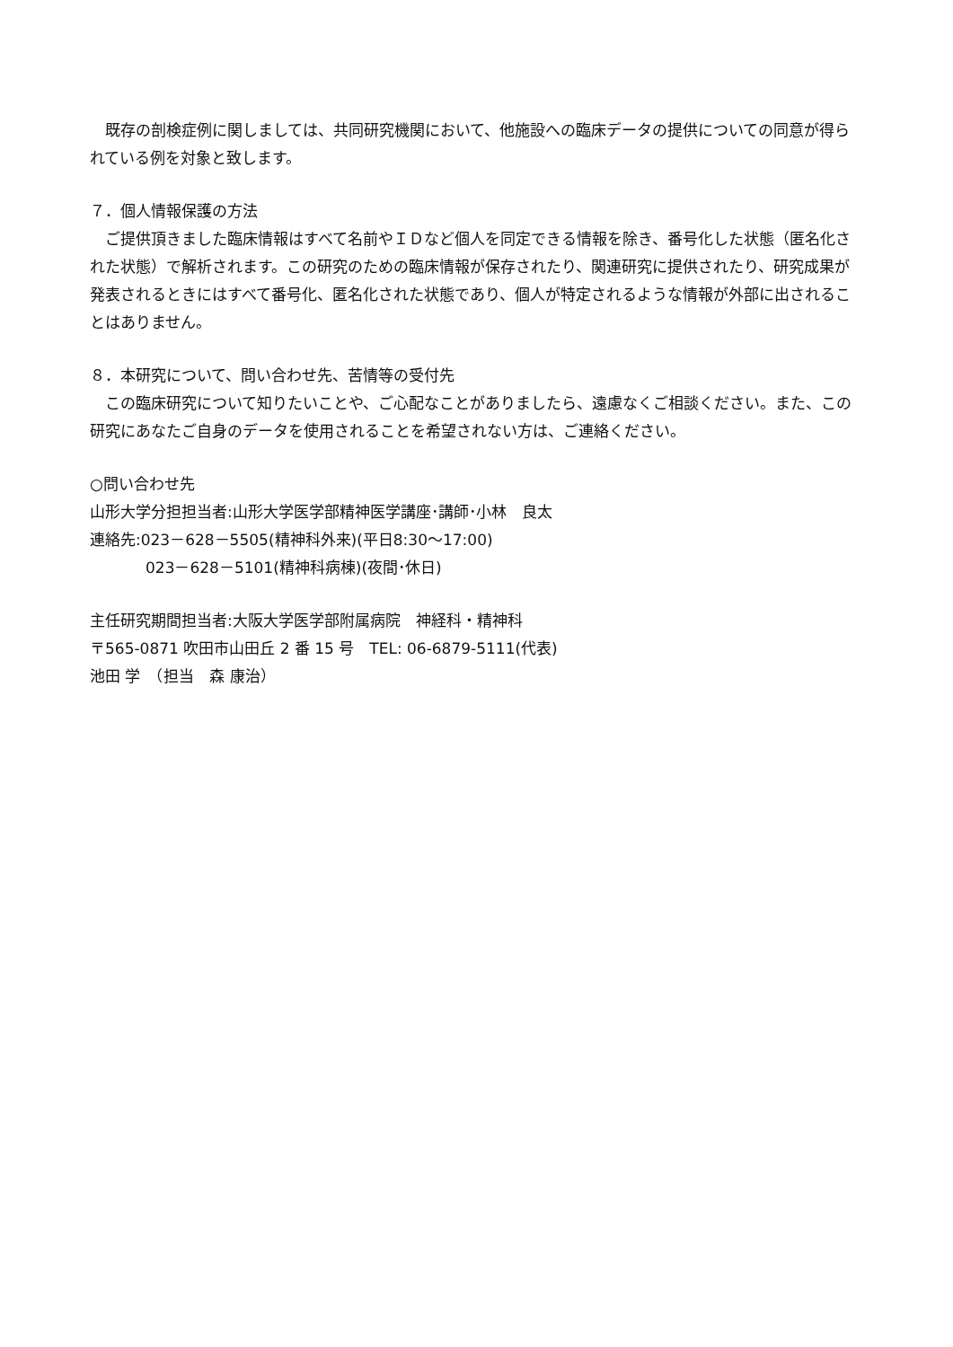既存の剖検症例に関しましては、共同研究機関において、他施設への臨床データの提供についての同意が得られている例を対象と致します。
７．個人情報保護の方法
ご提供頂きました臨床情報はすべて名前やＩＤなど個人を同定できる情報を除き、番号化した状態（匿名化された状態）で解析されます。この研究のための臨床情報が保存されたり、関連研究に提供されたり、研究成果が発表されるときにはすべて番号化、匿名化された状態であり、個人が特定されるような情報が外部に出されることはありません。
８．本研究について、問い合わせ先、苦情等の受付先
この臨床研究について知りたいことや、ご心配なことがありましたら、遠慮なくご相談ください。また、この研究にあなたご自身のデータを使用されることを希望されない方は、ご連絡ください。
○問い合わせ先
山形大学分担担当者:山形大学医学部精神医学講座･講師･小林　良太
連絡先:023－628－5505(精神科外来)(平日8:30～17:00)
023－628－5101(精神科病棟)(夜間･休日)
主任研究期間担当者:大阪大学医学部附属病院　神経科・精神科
〒565-0871 吹田市山田丘 2 番 15 号　TEL: 06-6879-5111(代表)
池田 学　（担当　森 康治）